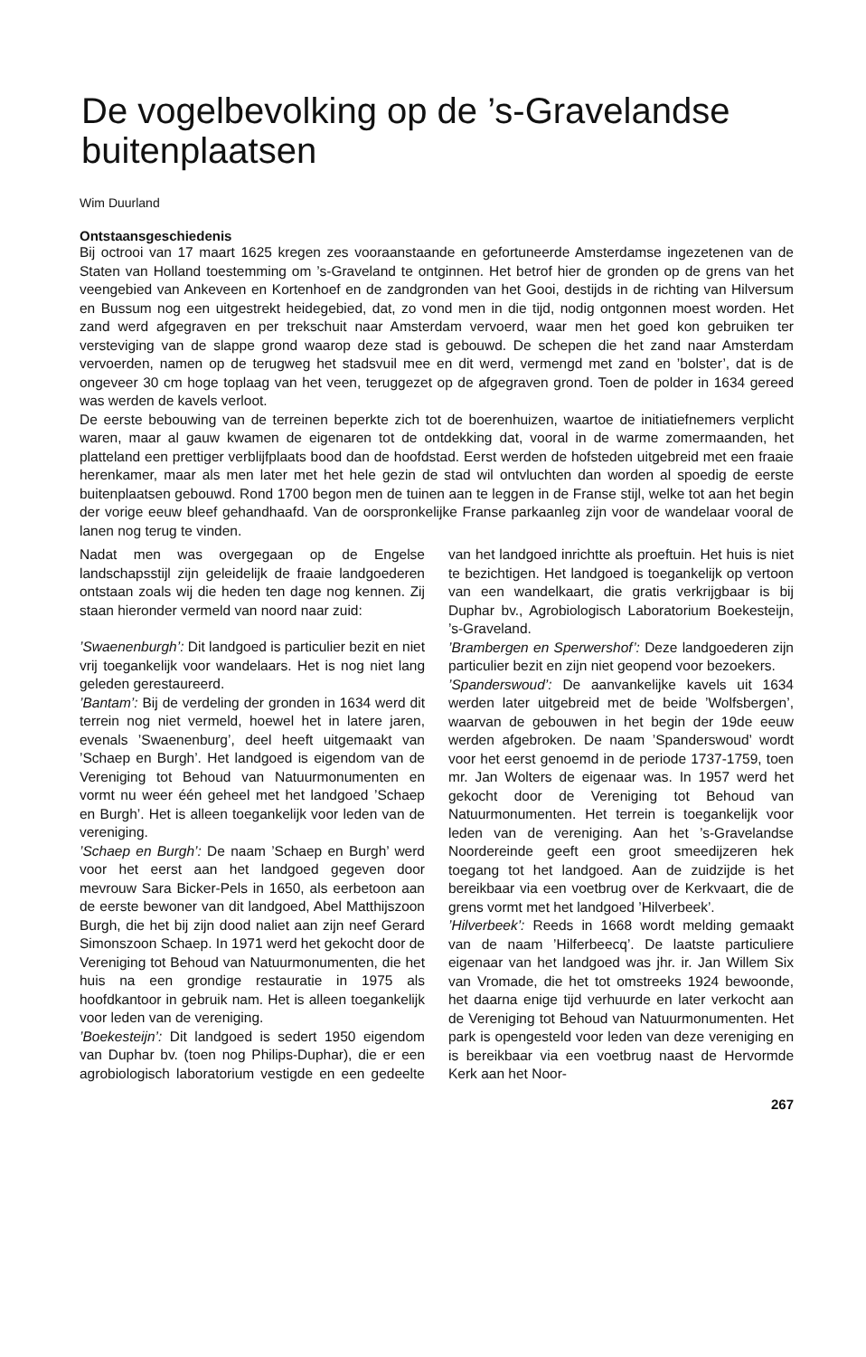De vogelbevolking op de ’s-Gravelandse buitenplaatsen
Wim Duurland
Ontstaansgeschiedenis
Bij octrooi van 17 maart 1625 kregen zes vooraanstaande en gefortuneerde Amsterdamse ingezetenen van de Staten van Holland toestemming om ’s-Graveland te ontginnen. Het betrof hier de gronden op de grens van het veengebied van Ankeveen en Kortenhoef en de zandgronden van het Gooi, destijds in de richting van Hilversum en Bussum nog een uitgestrekt heidegebied, dat, zo vond men in die tijd, nodig ontgonnen moest worden. Het zand werd afgegraven en per trekschuit naar Amsterdam vervoerd, waar men het goed kon gebruiken ter versteviging van de slappe grond waarop deze stad is gebouwd. De schepen die het zand naar Amsterdam vervoerden, namen op de terugweg het stadsvuil mee en dit werd, vermengd met zand en ’bolster’, dat is de ongeveer 30 cm hoge toplaag van het veen, teruggezet op de afgegraven grond. Toen de polder in 1634 gereed was werden de kavels verloot.
De eerste bebouwing van de terreinen beperkte zich tot de boerenhuizen, waartoe de initiatiefnemers verplicht waren, maar al gauw kwamen de eigenaren tot de ontdekking dat, vooral in de warme zomermaanden, het platteland een prettiger verblijfplaats bood dan de hoofdstad. Eerst werden de hofsteden uitgebreid met een fraaie herenkamer, maar als men later met het hele gezin de stad wil ontvluchten dan worden al spoedig de eerste buitenplaatsen gebouwd. Rond 1700 begon men de tuinen aan te leggen in de Franse stijl, welke tot aan het begin der vorige eeuw bleef gehandhaafd. Van de oorspronkelijke Franse parkaanleg zijn voor de wandelaar vooral de lanen nog terug te vinden.
Nadat men was overgegaan op de Engelse landschapsstijl zijn geleidelijk de fraaie landgoederen ontstaan zoals wij die heden ten dage nog kennen. Zij staan hieronder vermeld van noord naar zuid:
’Swaenenburgh’: Dit landgoed is particulier bezit en niet vrij toegankelijk voor wandelaars. Het is nog niet lang geleden gerestaureerd.
’Bantam’: Bij de verdeling der gronden in 1634 werd dit terrein nog niet vermeld, hoewel het in latere jaren, evenals ’Swaenenburg’, deel heeft uitgemaakt van ’Schaep en Burgh’. Het landgoed is eigendom van de Vereniging tot Behoud van Natuurmonumenten en vormt nu weer één geheel met het landgoed ’Schaep en Burgh’. Het is alleen toegankelijk voor leden van de vereniging.
’Schaep en Burgh’: De naam ’Schaep en Burgh’ werd voor het eerst aan het landgoed gegeven door mevrouw Sara Bicker-Pels in 1650, als eerbetoon aan de eerste bewoner van dit landgoed, Abel Matthijszoon Burgh, die het bij zijn dood naliet aan zijn neef Gerard Simonszoon Schaep. In 1971 werd het gekocht door de Vereniging tot Behoud van Natuurmonumenten, die het huis na een grondige restauratie in 1975 als hoofdkantoor in gebruik nam. Het is alleen toegankelijk voor leden van de vereniging.
’Boekesteijn’: Dit landgoed is sedert 1950 eigendom van Duphar bv. (toen nog Philips-Duphar), die er een agrobiologisch laboratorium vestigde en een gedeelte van het landgoed inrichtte als proeftuin. Het huis is niet te bezichtigen. Het landgoed is toegankelijk op vertoon van een wandelkaart, die gratis verkrijgbaar is bij Duphar bv., Agrobiologisch Laboratorium Boekesteijn, ’s-Graveland.
’Brambergen en Sperwershof’: Deze landgoederen zijn particulier bezit en zijn niet geopend voor bezoekers.
’Spanderswoud’: De aanvankelijke kavels uit 1634 werden later uitgebreid met de beide ’Wolfsbergen’, waarvan de gebouwen in het begin der 19de eeuw werden afgebroken. De naam ’Spanderswoud’ wordt voor het eerst genoemd in de periode 1737-1759, toen mr. Jan Wolters de eigenaar was. In 1957 werd het gekocht door de Vereniging tot Behoud van Natuurmonumenten. Het terrein is toegankelijk voor leden van de vereniging. Aan het ’s-Gravelandse Noordereinde geeft een groot smeedijzeren hek toegang tot het landgoed. Aan de zuidzijde is het bereikbaar via een voetbrug over de Kerkvaart, die de grens vormt met het landgoed ’Hilverbeek’.
’Hilverbeek’: Reeds in 1668 wordt melding gemaakt van de naam ’Hilferbeecq’. De laatste particuliere eigenaar van het landgoed was jhr. ir. Jan Willem Six van Vromade, die het tot omstreeks 1924 bewoonde, het daarna enige tijd verhuurde en later verkocht aan de Vereniging tot Behoud van Natuurmonumenten. Het park is opengesteld voor leden van deze vereniging en is bereikbaar via een voetbrug naast de Hervormde Kerk aan het Noor-
267